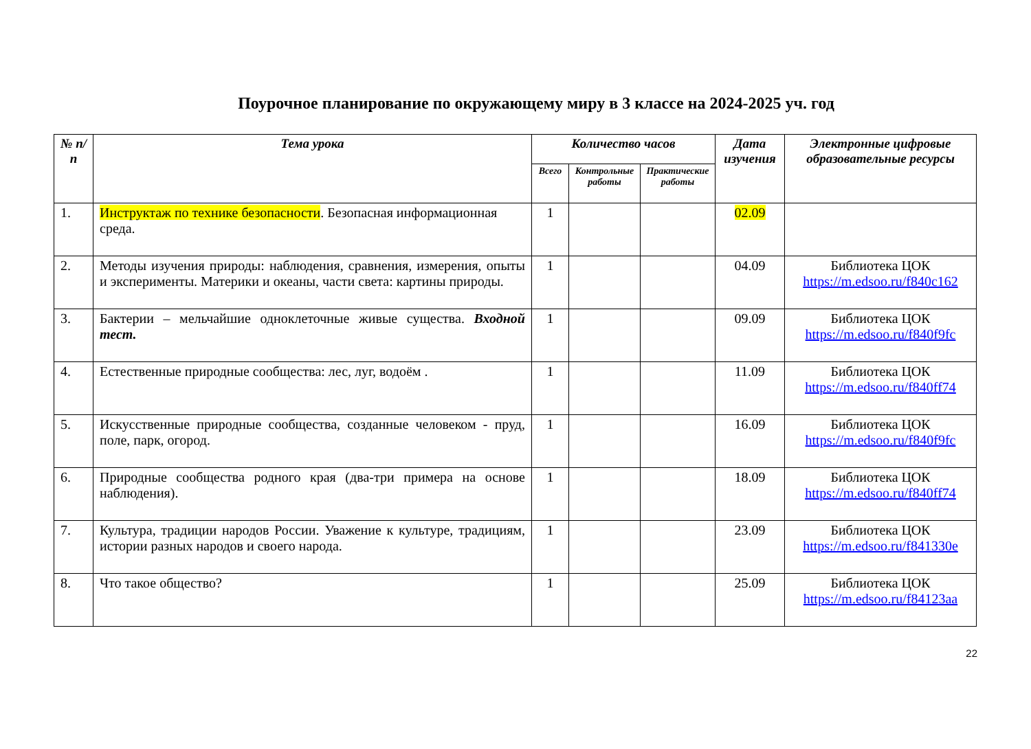Поурочное планирование по окружающему миру в 3 классе на 2024-2025 уч. год
| № п/п | Тема урока | Количество часов | | | Дата изучения | Электронные цифровые образовательные ресурсы |
| --- | --- | --- | --- | --- | --- | --- |
| | | Всего | Контрольные работы | Практические работы | | |
| 1. | Инструктаж по технике безопасности . Безопасная информационная среда. | 1 | | | 02.09 | |
| 2. | Методы изучения природы: наблюдения, сравнения, измерения, опыты и эксперименты. Материки и океаны, части света: картины природы. | 1 | | | 04.09 | Библиотека ЦОК https://m.edsoo.ru/f840c162 |
| 3. | Бактерии – мельчайшие одноклеточные живые существа. Входной тест. | 1 | | | 09.09 | Библиотека ЦОК https://m.edsoo.ru/f840f9fc |
| 4. | Естественные природные сообщества: лес, луг, водоём . | 1 | | | 11.09 | Библиотека ЦОК https://m.edsoo.ru/f840ff74 |
| 5. | Искусственные природные сообщества, созданные человеком - пруд, поле, парк, огород. | 1 | | | 16.09 | Библиотека ЦОК https://m.edsoo.ru/f840f9fc |
| 6. | Природные сообщества родного края (два-три примера на основе наблюдения). | 1 | | | 18.09 | Библиотека ЦОК https://m.edsoo.ru/f840ff74 |
| 7. | Культура, традиции народов России. Уважение к культуре, традициям, истории разных народов и своего народа. | 1 | | | 23.09 | Библиотека ЦОК https://m.edsoo.ru/f841330e |
| 8. | Что такое общество? | 1 | | | 25.09 | Библиотека ЦОК https://m.edsoo.ru/f84123aa |
22